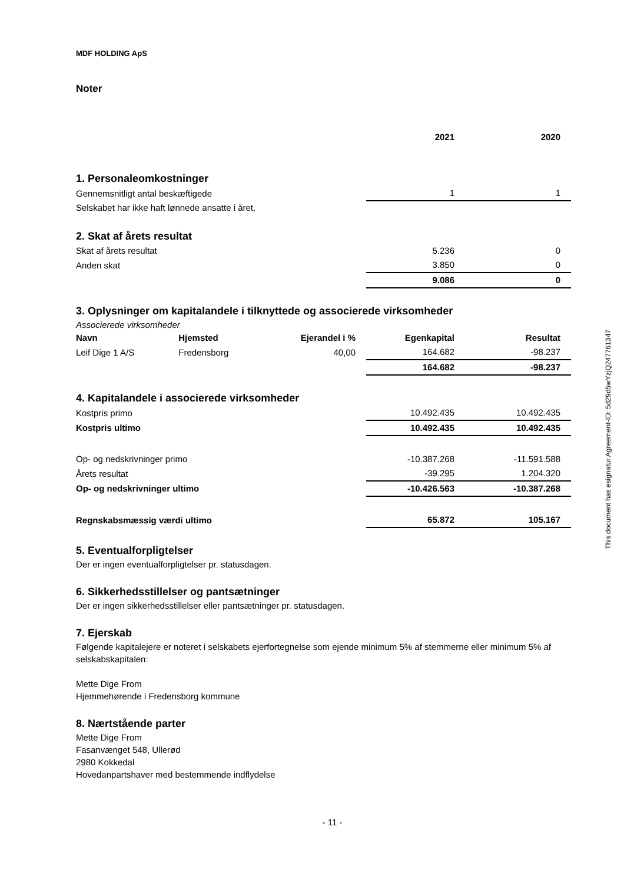MDF HOLDING ApS
Noter
| | 2021 | 2020 |
1. Personaleomkostninger
| Gennemsnitligt antal beskæftigede | 1 | 1 |
Selskabet har ikke haft lønnede ansatte i året.
2. Skat af årets resultat
| Skat af årets resultat | 5.236 | 0 |
| Anden skat | 3.850 | 0 |
| | 9.086 | 0 |
3. Oplysninger om kapitalandele i tilknyttede og associerede virksomheder
Associerede virksomheder
| Navn | Hjemsted | Ejerandel i % | Egenkapital | Resultat |
| --- | --- | --- | --- | --- |
| Leif Dige 1 A/S | Fredensborg | 40,00 | 164.682 | -98.237 |
| | | | 164.682 | -98.237 |
4. Kapitalandele i associerede virksomheder
| Kostpris primo | 10.492.435 | 10.492.435 |
| Kostpris ultimo | 10.492.435 | 10.492.435 |
| Op- og nedskrivninger primo | -10.387.268 | -11.591.588 |
| Årets resultat | -39.295 | 1.204.320 |
| Op- og nedskrivninger ultimo | -10.426.563 | -10.387.268 |
| Regnskabsmæssig værdi ultimo | 65.872 | 105.167 |
5. Eventualforpligtelser
Der er ingen eventualforpligtelser pr. statusdagen.
6. Sikkerhedsstillelser og pantsætninger
Der er ingen sikkerhedsstillelser eller pantsætninger pr. statusdagen.
7. Ejerskab
Følgende kapitalejere er noteret i selskabets ejerfortegnelse som ejende minimum 5% af stemmerne eller minimum 5% af selskabskapitalen:
Mette Dige From
Hjemmehørende i Fredensborg kommune
8. Nærtstående parter
Mette Dige From
Fasanvænget 548, Ullerød
2980 Kokkedal
Hovedanpartshaver med bestemmende indflydelse
- 11 -
This document has esignatur Agreement-ID: 5d29d5wYzjQ247761347